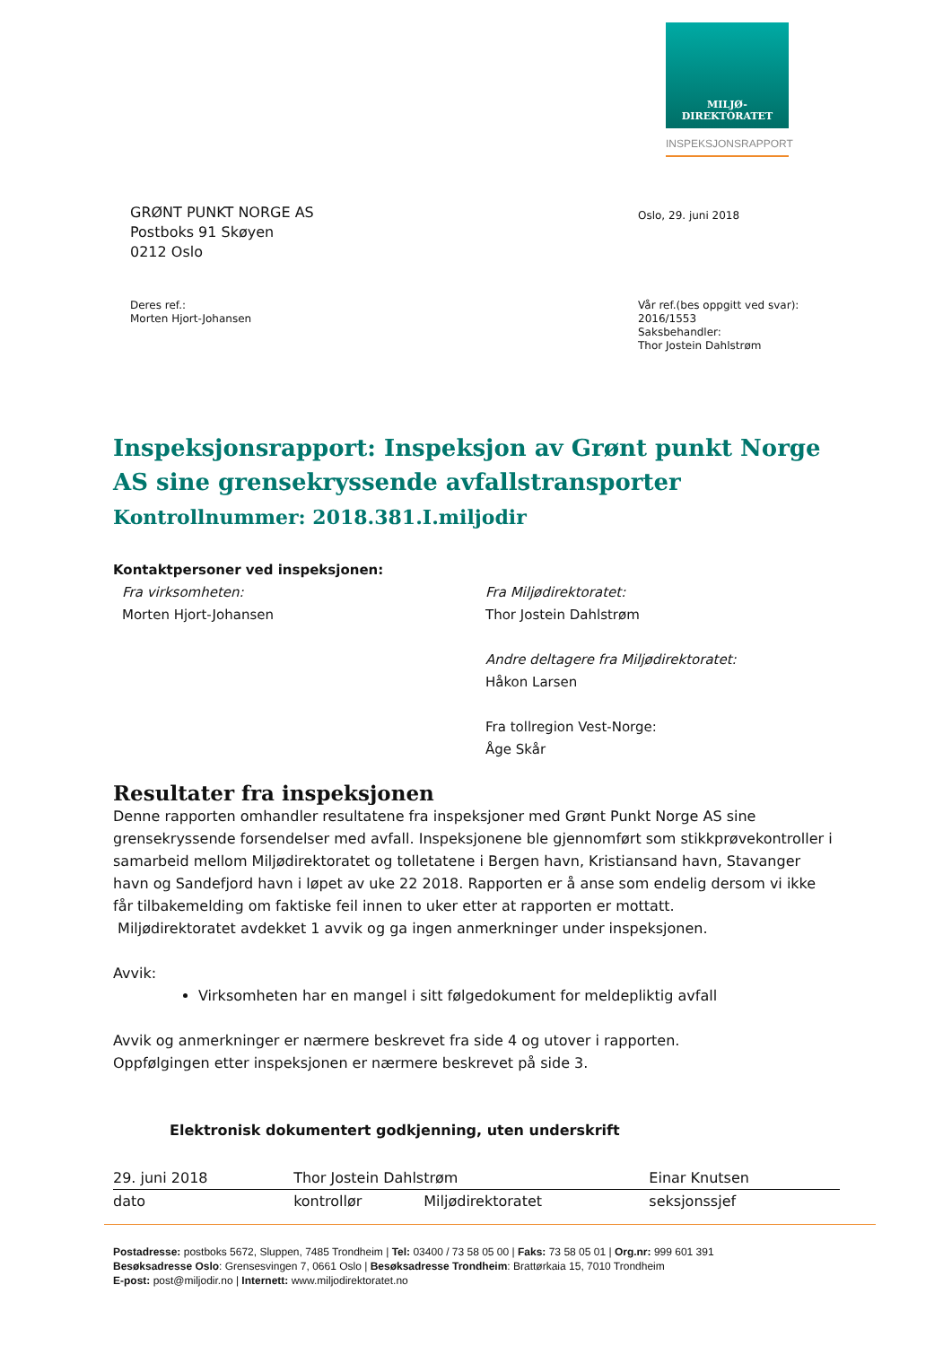MILJØ-
DIREKTORATET
INSPEKSJONSRAPPORT
GRØNT PUNKT NORGE AS
Postboks 91 Skøyen
0212 Oslo
Oslo, 29. juni 2018
Deres ref.:
Morten Hjort-Johansen
Vår ref.(bes oppgitt ved svar):
2016/1553
Saksbehandler:
Thor Jostein Dahlstrøm
Inspeksjonsrapport: Inspeksjon av Grønt punkt Norge AS sine grensekryssende avfallstransporter
Kontrollnummer: 2018.381.I.miljodir
Kontaktpersoner ved inspeksjonen:
Fra virksomheten:
Morten Hjort-Johansen
Fra Miljødirektoratet:
Thor Jostein Dahlstrøm
Andre deltagere fra Miljødirektoratet:
Håkon Larsen
Fra tollregion Vest-Norge:
Åge Skår
Resultater fra inspeksjonen
Denne rapporten omhandler resultatene fra inspeksjoner med Grønt Punkt Norge AS sine grensekryssende forsendelser med avfall. Inspeksjonene ble gjennomført som stikkprøvekontroller i samarbeid mellom Miljødirektoratet og tolletatene i Bergen havn, Kristiansand havn, Stavanger havn og Sandefjord havn i løpet av uke 22 2018. Rapporten er å anse som endelig dersom vi ikke får tilbakemelding om faktiske feil innen to uker etter at rapporten er mottatt.
Miljødirektoratet avdekket 1 avvik og ga ingen anmerkninger under inspeksjonen.
Avvik:
Virksomheten har en mangel i sitt følgedokument for meldepliktig avfall
Avvik og anmerkninger er nærmere beskrevet fra side 4 og utover i rapporten.
Oppfølgingen etter inspeksjonen er nærmere beskrevet på side 3.
Elektronisk dokumentert godkjenning, uten underskrift
| 29. juni 2018 | Thor Jostein Dahlstrøm | | Einar Knutsen |
| dato | kontrollør | Miljødirektoratet | seksjonssjef |
Postadresse: postboks 5672, Sluppen, 7485 Trondheim | Tel: 03400 / 73 58 05 00 | Faks: 73 58 05 01 | Org.nr: 999 601 391
Besøksadresse Oslo: Grensesvingen 7, 0661 Oslo | Besøksadresse Trondheim: Brattørkaia 15, 7010 Trondheim
E-post: post@miljodir.no | Internett: www.miljodirektoratet.no